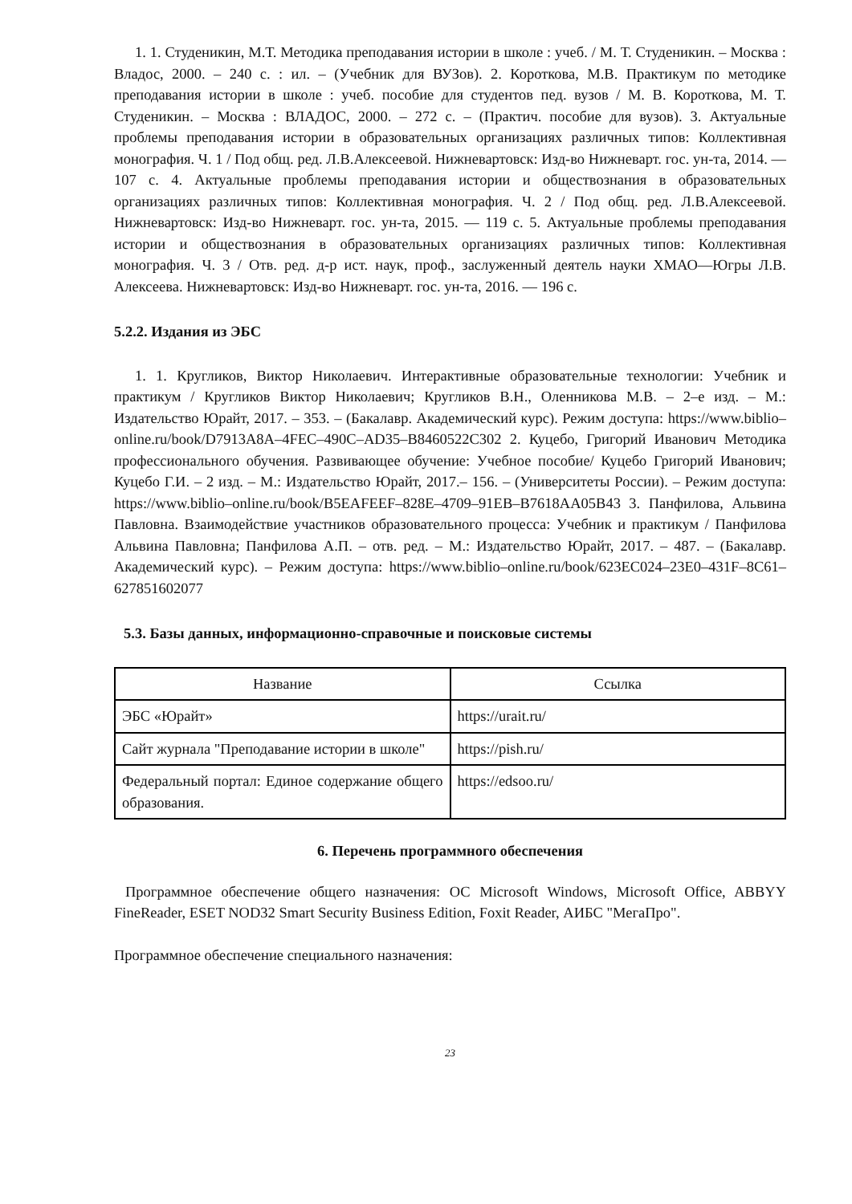1. 1. Студеникин, М.Т. Методика преподавания истории в школе : учеб. / М. Т. Студеникин. – Москва : Владос, 2000. – 240 с. : ил. – (Учебник для ВУЗов). 2. Короткова, М.В. Практикум по методике преподавания истории в школе : учеб. пособие для студентов пед. вузов / М. В. Короткова, М. Т. Студеникин. – Москва : ВЛАДОС, 2000. – 272 с. – (Практич. пособие для вузов). 3. Актуальные проблемы преподавания истории в образовательных организациях различных типов: Коллективная монография. Ч. 1 / Под общ. ред. Л.В.Алексеевой. Нижневартовск: Изд-во Нижневарт. гос. ун-та, 2014. — 107 с. 4. Актуальные проблемы преподавания истории и обществознания в образовательных организациях различных типов: Коллективная монография. Ч. 2 / Под общ. ред. Л.В.Алексеевой. Нижневартовск: Изд-во Нижневарт. гос. ун-та, 2015. — 119 с. 5. Актуальные проблемы преподавания истории и обществознания в образовательных организациях различных типов: Коллективная монография. Ч. 3 / Отв. ред. д-р ист. наук, проф., заслуженный деятель науки ХМАО—Югры Л.В. Алексеева. Нижневартовск: Изд-во Нижневарт. гос. ун-та, 2016. — 196 с.
5.2.2. Издания из ЭБС
1. 1. Кругликов, Виктор Николаевич. Интерактивные образовательные технологии: Учебник и практикум / Кругликов Виктор Николаевич; Кругликов В.Н., Оленникова М.В. – 2–е изд. – М.: Издательство Юрайт, 2017. – 353. – (Бакалавр. Академический курс). Режим доступа: https://www.biblio–online.ru/book/D7913A8A–4FEC–490C–AD35–B8460522C302 2. Куцебо, Григорий Иванович Методика профессионального обучения. Развивающее обучение: Учебное пособие/ Куцебо Григорий Иванович; Куцебо Г.И. – 2 изд. – М.: Издательство Юрайт, 2017.– 156. – (Университеты России). – Режим доступа: https://www.biblio–online.ru/book/B5EAFEEF–828E–4709–91EB–B7618AA05B43 3. Панфилова, Альвина Павловна. Взаимодействие участников образовательного процесса: Учебник и практикум / Панфилова Альвина Павловна; Панфилова А.П. – отв. ред. – М.: Издательство Юрайт, 2017. – 487. – (Бакалавр. Академический курс). – Режим доступа: https://www.biblio–online.ru/book/623EC024–23E0–431F–8C61–627851602077
5.3. Базы данных, информационно-справочные и поисковые системы
| Название | Ссылка |
| --- | --- |
| ЭБС «Юрайт» | https://urait.ru/ |
| Сайт журнала "Преподавание истории в школе" | https://pish.ru/ |
| Федеральный портал: Единое содержание общего образования. | https://edsoo.ru/ |
6. Перечень программного обеспечения
Программное обеспечение общего назначения: ОС Microsoft Windows, Microsoft Office, ABBYY FineReader, ESET NOD32 Smart Security Business Edition, Foxit Reader, АИБС "МегаПро".
Программное обеспечение специального назначения:
23